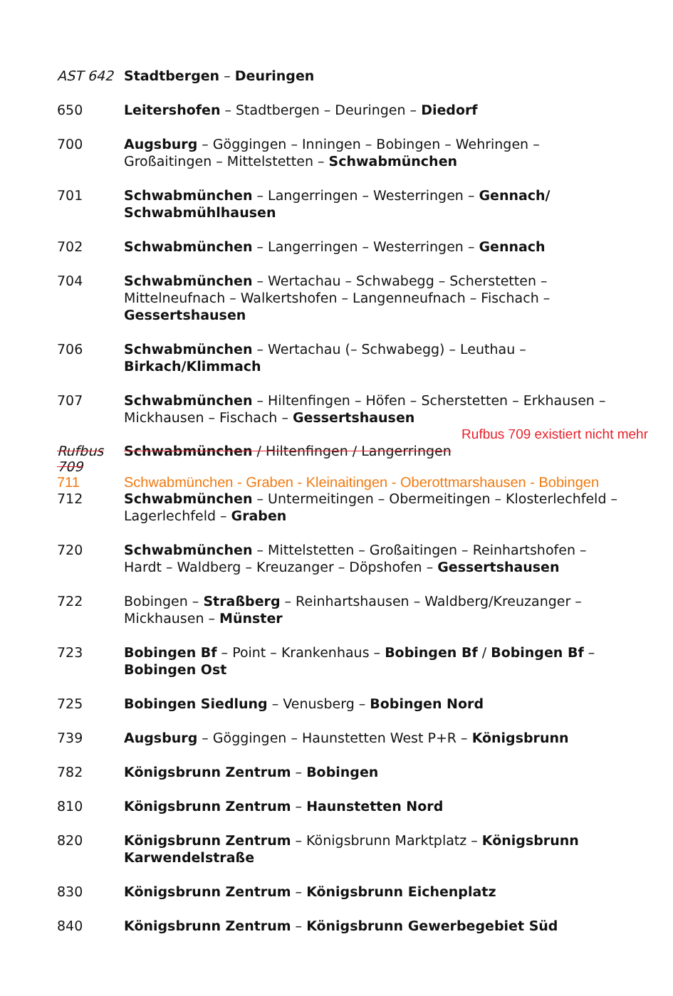| AST 642 | Stadtbergen – Deuringen |
| 650 | Leitershofen – Stadtbergen – Deuringen – Diedorf |
| 700 | Augsburg – Göggingen – Inningen – Bobingen – Wehringen – Großaitingen – Mittelstetten – Schwabmünchen |
| 701 | Schwabmünchen – Langerringen – Westerringen – Gennach/ Schwabmühlhausen |
| 702 | Schwabmünchen – Langerringen – Westerringen – Gennach |
| 704 | Schwabmünchen – Wertachau – Schwabegg – Scherstetten – Mittelneufnach – Walkertshofen – Langenneufnach – Fischach – Gessertshausen |
| 706 | Schwabmünchen – Wertachau (– Schwabegg) – Leuthau – Birkach/Klimmach |
| 707 | Schwabmünchen – Hiltenfingen – Höfen – Scherstetten – Erkhausen – Mickhausen – Fischach – Gessertshausen |
| Rufbus 709 existiert nicht mehr | |
| Rufbus 709 | Schwabmünchen / Hiltenfingen / Langerringen |
| 711 | Schwabmünchen - Graben - Kleinaitingen - Oberottmarshausen - Bobingen |
| 712 | Schwabmünchen – Untermeitingen – Obermeitingen – Klosterlechfeld – Lagerlechfeld – Graben |
| 720 | Schwabmünchen – Mittelstetten – Großaitingen – Reinhartshofen – Hardt – Waldberg – Kreuzanger – Döpshofen – Gessertshausen |
| 722 | Bobingen – Straßberg – Reinhartshausen – Waldberg/Kreuzanger – Mickhausen – Münster |
| 723 | Bobingen Bf – Point – Krankenhaus – Bobingen Bf / Bobingen Bf – Bobingen Ost |
| 725 | Bobingen Siedlung – Venusberg – Bobingen Nord |
| 739 | Augsburg – Göggingen – Haunstetten West P+R – Königsbrunn |
| 782 | Königsbrunn Zentrum – Bobingen |
| 810 | Königsbrunn Zentrum – Haunstetten Nord |
| 820 | Königsbrunn Zentrum – Königsbrunn Marktplatz – Königsbrunn Karwendelstraße |
| 830 | Königsbrunn Zentrum – Königsbrunn Eichenplatz |
| 840 | Königsbrunn Zentrum – Königsbrunn Gewerbegebiet Süd |